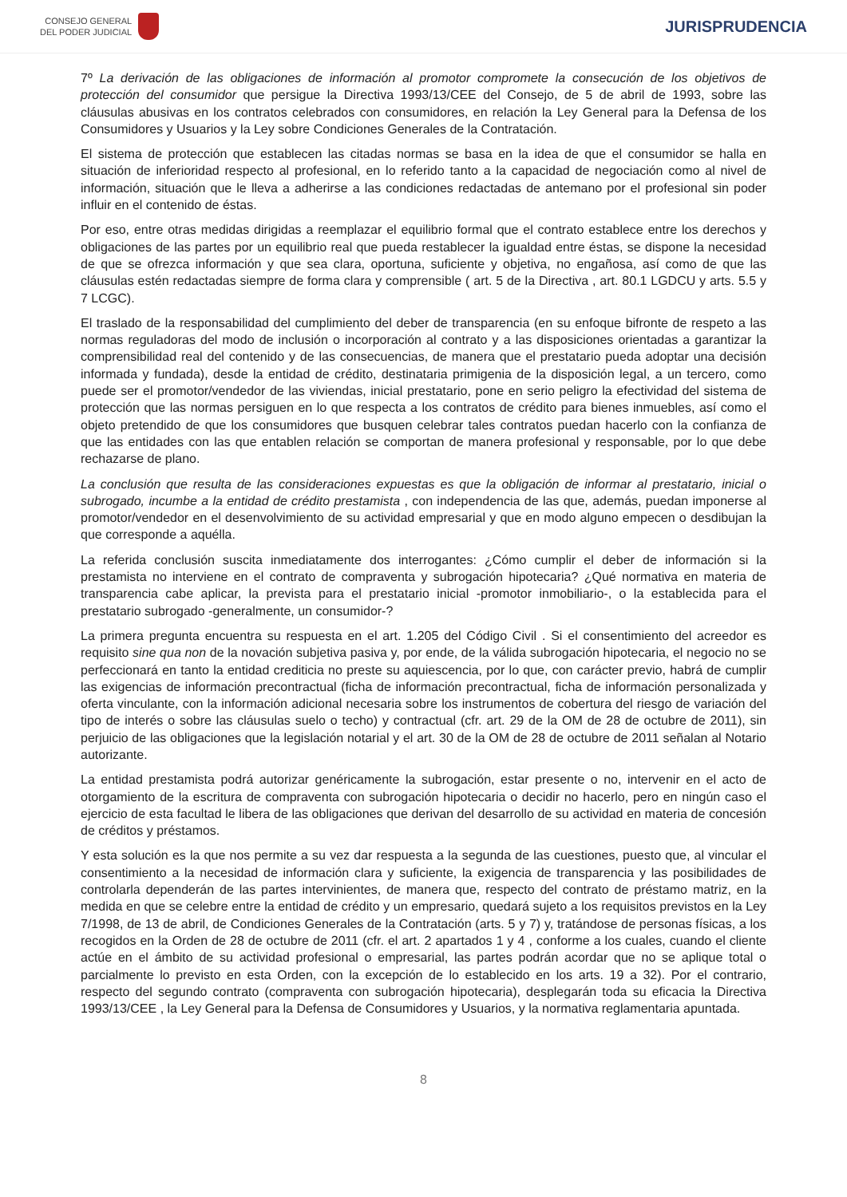CONSEJO GENERAL
DEL PODER JUDICIAL
JURISPRUDENCIA
7º La derivación de las obligaciones de información al promotor compromete la consecución de los objetivos de protección del consumidor que persigue la Directiva 1993/13/CEE del Consejo, de 5 de abril de 1993, sobre las cláusulas abusivas en los contratos celebrados con consumidores, en relación la Ley General para la Defensa de los Consumidores y Usuarios y la Ley sobre Condiciones Generales de la Contratación.
El sistema de protección que establecen las citadas normas se basa en la idea de que el consumidor se halla en situación de inferioridad respecto al profesional, en lo referido tanto a la capacidad de negociación como al nivel de información, situación que le lleva a adherirse a las condiciones redactadas de antemano por el profesional sin poder influir en el contenido de éstas.
Por eso, entre otras medidas dirigidas a reemplazar el equilibrio formal que el contrato establece entre los derechos y obligaciones de las partes por un equilibrio real que pueda restablecer la igualdad entre éstas, se dispone la necesidad de que se ofrezca información y que sea clara, oportuna, suficiente y objetiva, no engañosa, así como de que las cláusulas estén redactadas siempre de forma clara y comprensible ( art. 5 de la Directiva , art. 80.1 LGDCU y arts. 5.5 y 7 LCGC).
El traslado de la responsabilidad del cumplimiento del deber de transparencia (en su enfoque bifronte de respeto a las normas reguladoras del modo de inclusión o incorporación al contrato y a las disposiciones orientadas a garantizar la comprensibilidad real del contenido y de las consecuencias, de manera que el prestatario pueda adoptar una decisión informada y fundada), desde la entidad de crédito, destinataria primigenia de la disposición legal, a un tercero, como puede ser el promotor/vendedor de las viviendas, inicial prestatario, pone en serio peligro la efectividad del sistema de protección que las normas persiguen en lo que respecta a los contratos de crédito para bienes inmuebles, así como el objeto pretendido de que los consumidores que busquen celebrar tales contratos puedan hacerlo con la confianza de que las entidades con las que entablen relación se comportan de manera profesional y responsable, por lo que debe rechazarse de plano.
La conclusión que resulta de las consideraciones expuestas es que la obligación de informar al prestatario, inicial o subrogado, incumbe a la entidad de crédito prestamista , con independencia de las que, además, puedan imponerse al promotor/vendedor en el desenvolvimiento de su actividad empresarial y que en modo alguno empecen o desdibujan la que corresponde a aquélla.
La referida conclusión suscita inmediatamente dos interrogantes: ¿Cómo cumplir el deber de información si la prestamista no interviene en el contrato de compraventa y subrogación hipotecaria? ¿Qué normativa en materia de transparencia cabe aplicar, la prevista para el prestatario inicial -promotor inmobiliario-, o la establecida para el prestatario subrogado -generalmente, un consumidor-?
La primera pregunta encuentra su respuesta en el art. 1.205 del Código Civil . Si el consentimiento del acreedor es requisito sine qua non de la novación subjetiva pasiva y, por ende, de la válida subrogación hipotecaria, el negocio no se perfeccionará en tanto la entidad crediticia no preste su aquiescencia, por lo que, con carácter previo, habrá de cumplir las exigencias de información precontractual (ficha de información precontractual, ficha de información personalizada y oferta vinculante, con la información adicional necesaria sobre los instrumentos de cobertura del riesgo de variación del tipo de interés o sobre las cláusulas suelo o techo) y contractual (cfr. art. 29 de la OM de 28 de octubre de 2011), sin perjuicio de las obligaciones que la legislación notarial y el art. 30 de la OM de 28 de octubre de 2011 señalan al Notario autorizante.
La entidad prestamista podrá autorizar genéricamente la subrogación, estar presente o no, intervenir en el acto de otorgamiento de la escritura de compraventa con subrogación hipotecaria o decidir no hacerlo, pero en ningún caso el ejercicio de esta facultad le libera de las obligaciones que derivan del desarrollo de su actividad en materia de concesión de créditos y préstamos.
Y esta solución es la que nos permite a su vez dar respuesta a la segunda de las cuestiones, puesto que, al vincular el consentimiento a la necesidad de información clara y suficiente, la exigencia de transparencia y las posibilidades de controlarla dependerán de las partes intervinientes, de manera que, respecto del contrato de préstamo matriz, en la medida en que se celebre entre la entidad de crédito y un empresario, quedará sujeto a los requisitos previstos en la Ley 7/1998, de 13 de abril, de Condiciones Generales de la Contratación (arts. 5 y 7) y, tratándose de personas físicas, a los recogidos en la Orden de 28 de octubre de 2011 (cfr. el art. 2 apartados 1 y 4 , conforme a los cuales, cuando el cliente actúe en el ámbito de su actividad profesional o empresarial, las partes podrán acordar que no se aplique total o parcialmente lo previsto en esta Orden, con la excepción de lo establecido en los arts. 19 a 32). Por el contrario, respecto del segundo contrato (compraventa con subrogación hipotecaria), desplegarán toda su eficacia la Directiva 1993/13/CEE , la Ley General para la Defensa de Consumidores y Usuarios, y la normativa reglamentaria apuntada.
8